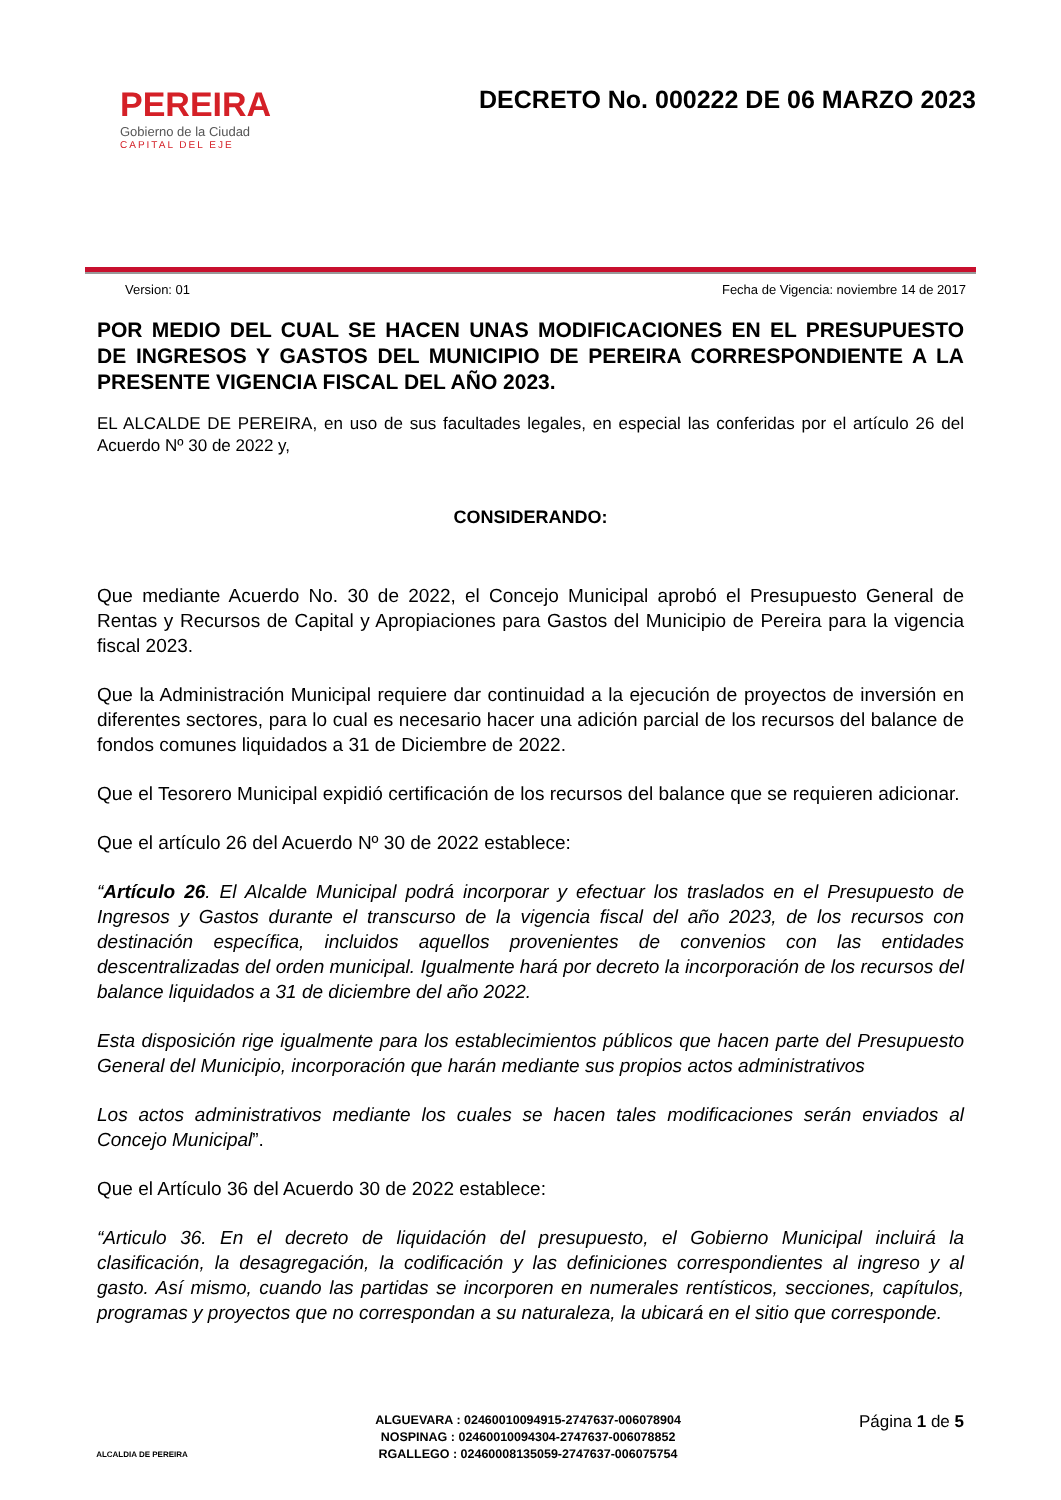PEREIRA
Gobierno de la Ciudad
CAPITAL DEL EJE
DECRETO No. 000222 DE 06 MARZO 2023
Version: 01 Fecha de Vigencia: noviembre 14 de 2017
POR MEDIO DEL CUAL SE HACEN UNAS MODIFICACIONES EN EL PRESUPUESTO DE INGRESOS Y GASTOS DEL MUNICIPIO DE PEREIRA CORRESPONDIENTE A LA PRESENTE VIGENCIA FISCAL DEL AÑO 2023.
EL ALCALDE DE PEREIRA, en uso de sus facultades legales, en especial las conferidas por el artículo 26 del Acuerdo Nº 30 de 2022 y,
CONSIDERANDO:
Que mediante Acuerdo No. 30 de 2022, el Concejo Municipal aprobó el Presupuesto General de Rentas y Recursos de Capital y Apropiaciones para Gastos del Municipio de Pereira para la vigencia fiscal 2023.
Que la Administración Municipal requiere dar continuidad a la ejecución de proyectos de inversión en diferentes sectores, para lo cual es necesario hacer una adición parcial de los recursos del balance de fondos comunes liquidados a 31 de Diciembre de 2022.
Que el Tesorero Municipal expidió certificación de los recursos del balance que se requieren adicionar.
Que el artículo 26 del Acuerdo Nº 30 de 2022 establece:
“Artículo 26. El Alcalde Municipal podrá incorporar y efectuar los traslados en el Presupuesto de Ingresos y Gastos durante el transcurso de la vigencia fiscal del año 2023, de los recursos con destinación específica, incluidos aquellos provenientes de convenios con las entidades descentralizadas del orden municipal. Igualmente hará por decreto la incorporación de los recursos del balance liquidados a 31 de diciembre del año 2022.
Esta disposición rige igualmente para los establecimientos públicos que hacen parte del Presupuesto General del Municipio, incorporación que harán mediante sus propios actos administrativos
Los actos administrativos mediante los cuales se hacen tales modificaciones serán enviados al Concejo Municipal”.
Que el Artículo 36 del Acuerdo 30 de 2022 establece:
“Articulo 36. En el decreto de liquidación del presupuesto, el Gobierno Municipal incluirá la clasificación, la desagregación, la codificación y las definiciones correspondientes al ingreso y al gasto. Así mismo, cuando las partidas se incorporen en numerales rentísticos, secciones, capítulos, programas y proyectos que no correspondan a su naturaleza, la ubicará en el sitio que corresponde.
ALCALDIA DE PEREIRA
ALGUEVARA : 02460010094915-2747637-006078904
NOSPINAG : 02460010094304-2747637-006078852
RGALLEGO : 02460008135059-2747637-006075754
Página 1 de 5